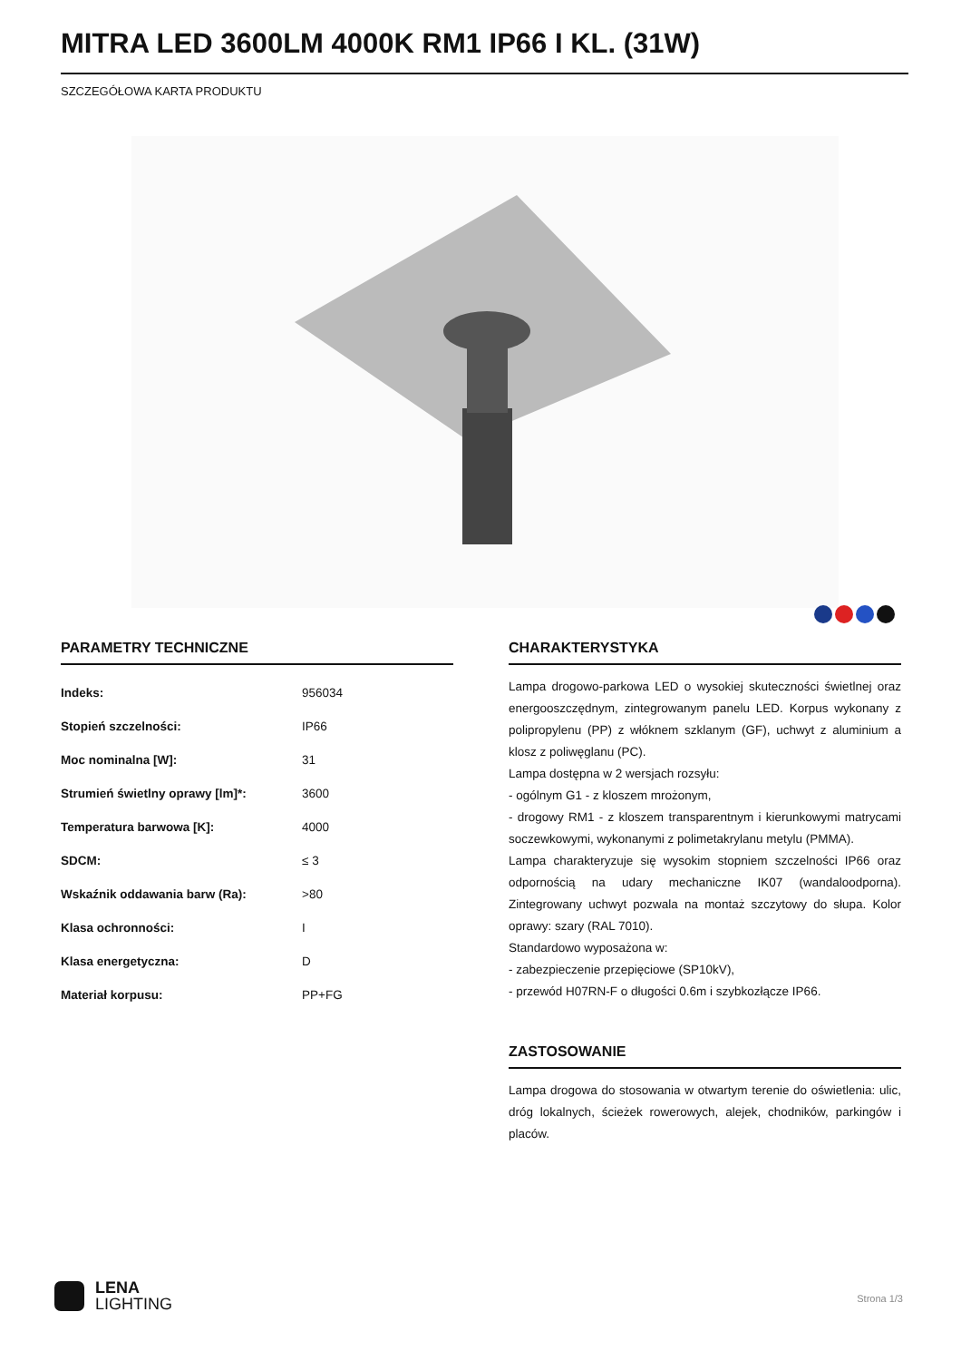MITRA LED 3600LM 4000K RM1 IP66 I KL. (31W)
SZCZEGÓŁOWA KARTA PRODUKTU
PARAMETRY TECHNICZNE
| Indeks: | 956034 |
| Stopień szczelności: | IP66 |
| Moc nominalna [W]: | 31 |
| Strumień świetlny oprawy [lm]*: | 3600 |
| Temperatura barwowa [K]: | 4000 |
| SDCM: | ≤ 3 |
| Wskaźnik oddawania barw (Ra): | >80 |
| Klasa ochronności: | I |
| Klasa energetyczna: | D |
| Materiał korpusu: | PP+FG |
CHARAKTERYSTYKA
Lampa drogowo-parkowa LED o wysokiej skuteczności świetlnej oraz energooszczędnym, zintegrowanym panelu LED. Korpus wykonany z polipropylenu (PP) z włóknem szklanym (GF), uchwyt z aluminium a klosz z poliwęglanu (PC).
Lampa dostępna w 2 wersjach rozsyłu:
- ogólnym G1 - z kloszem mrożonym,
- drogowy RM1 - z kloszem transparentnym i kierunkowymi matrycami soczewkowymi, wykonanymi z polimetakrylanu metylu (PMMA).
Lampa charakteryzuje się wysokim stopniem szczelności IP66 oraz odpornością na udary mechaniczne IK07 (wandaloodporna). Zintegrowany uchwyt pozwala na montaż szczytowy do słupa. Kolor oprawy: szary (RAL 7010).
Standardowo wyposażona w:
- zabezpieczenie przepięciowe (SP10kV),
- przewód H07RN-F o długości 0.6m i szybkozłącze IP66.
ZASTOSOWANIE
Lampa drogowa do stosowania w otwartym terenie do oświetlenia: ulic, dróg lokalnych, ścieżek rowerowych, alejek, chodników, parkingów i placów.
LENA
LIGHTING
Strona 1/3